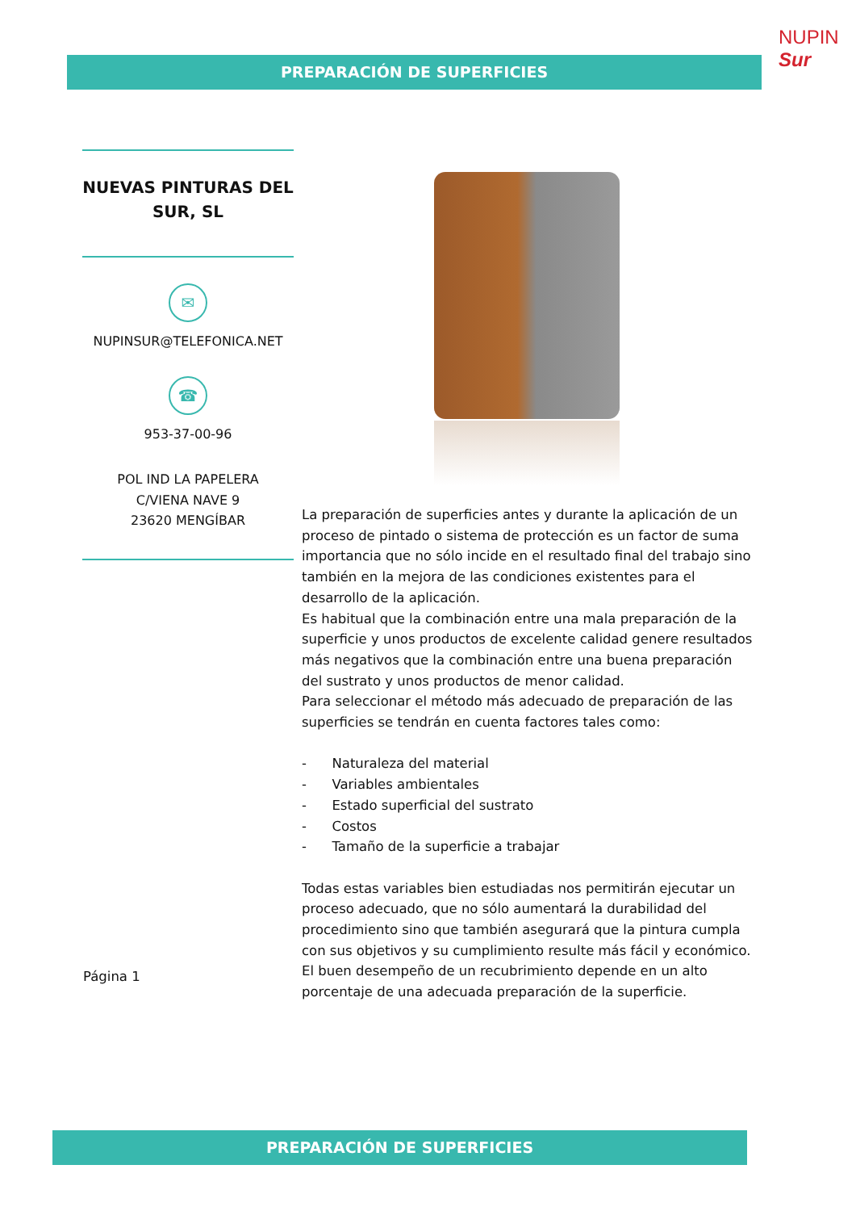NUPIN Sur
PREPARACIÓN DE SUPERFICIES
NUEVAS PINTURAS DEL SUR, SL
✉
NUPINSUR@TELEFONICA.NET
☎
953-37-00-96
POL IND LA PAPELERA
C/VIENA NAVE 9
23620 MENGÍBAR
La preparación de superficies antes y durante la aplicación de un proceso de pintado o sistema de protección es un factor de suma importancia que no sólo incide en el resultado final del trabajo sino también en la mejora de las condiciones existentes para el desarrollo de la aplicación.
Es habitual que la combinación entre una mala preparación de la superficie y unos productos de excelente calidad genere resultados más negativos que la combinación entre una buena preparación del sustrato y unos productos de menor calidad.
Para seleccionar el método más adecuado de preparación de las superficies se tendrán en cuenta factores tales como:
- Naturaleza del material
- Variables ambientales
- Estado superficial del sustrato
- Costos
- Tamaño de la superficie a trabajar
Todas estas variables bien estudiadas nos permitirán ejecutar un proceso adecuado, que no sólo aumentará la durabilidad del procedimiento sino que también asegurará que la pintura cumpla con sus objetivos y su cumplimiento resulte más fácil y económico.
El buen desempeño de un recubrimiento depende en un alto porcentaje de una adecuada preparación de la superficie.
Página 1
PREPARACIÓN DE SUPERFICIES